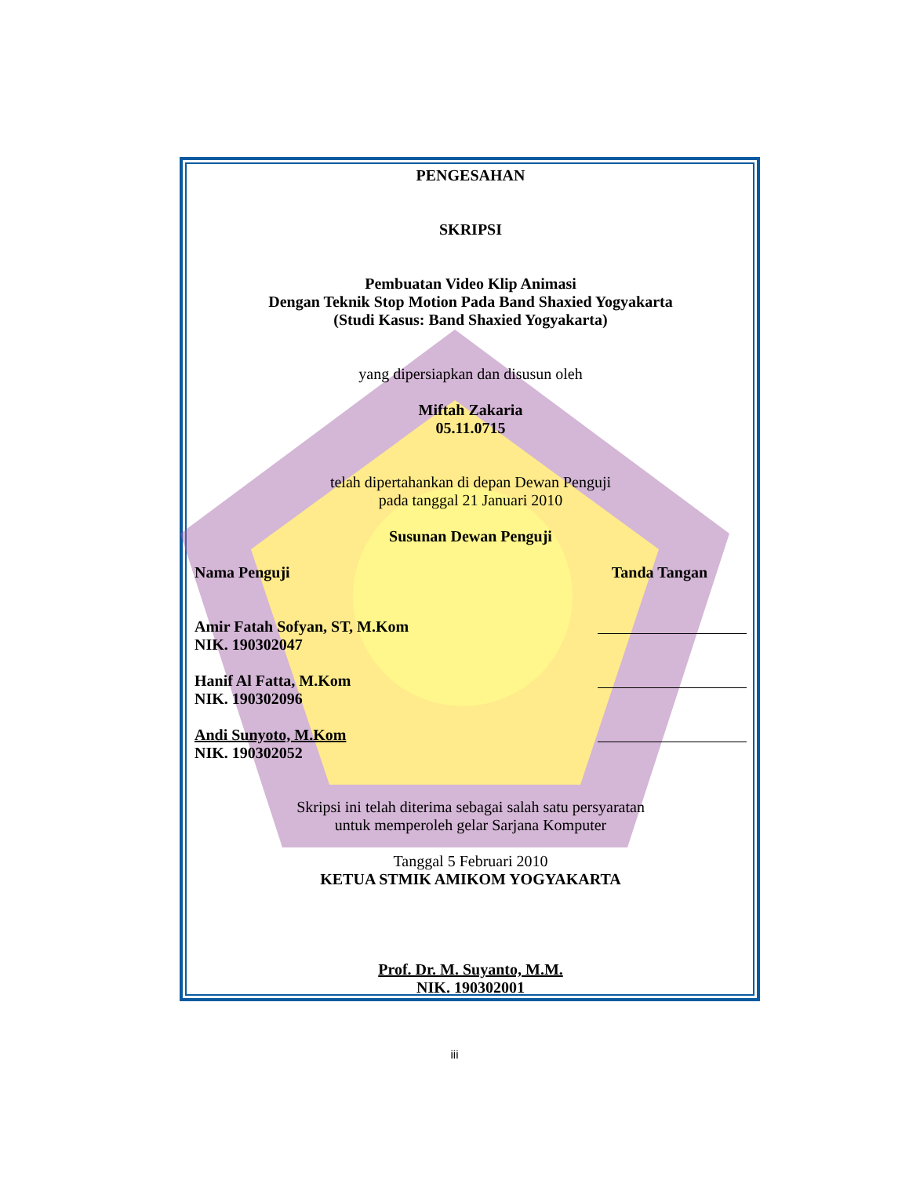PENGESAHAN
SKRIPSI
Pembuatan Video Klip Animasi
Dengan Teknik Stop Motion Pada Band Shaxied Yogyakarta
(Studi Kasus: Band Shaxied Yogyakarta)
yang dipersiapkan dan disusun oleh
Miftah Zakaria
05.11.0715
telah dipertahankan di depan Dewan Penguji
pada tanggal 21 Januari 2010
Susunan Dewan Penguji
Nama Penguji Tanda Tangan
Amir Fatah Sofyan, ST, M.Kom
NIK. 190302047
Hanif Al Fatta, M.Kom
NIK. 190302096
Andi Sunyoto, M.Kom
NIK. 190302052
Skripsi ini telah diterima sebagai salah satu persyaratan
untuk memperoleh gelar Sarjana Komputer
Tanggal 5 Februari 2010
KETUA STMIK AMIKOM YOGYAKARTA
Prof. Dr. M. Suyanto, M.M.
NIK. 190302001
iii